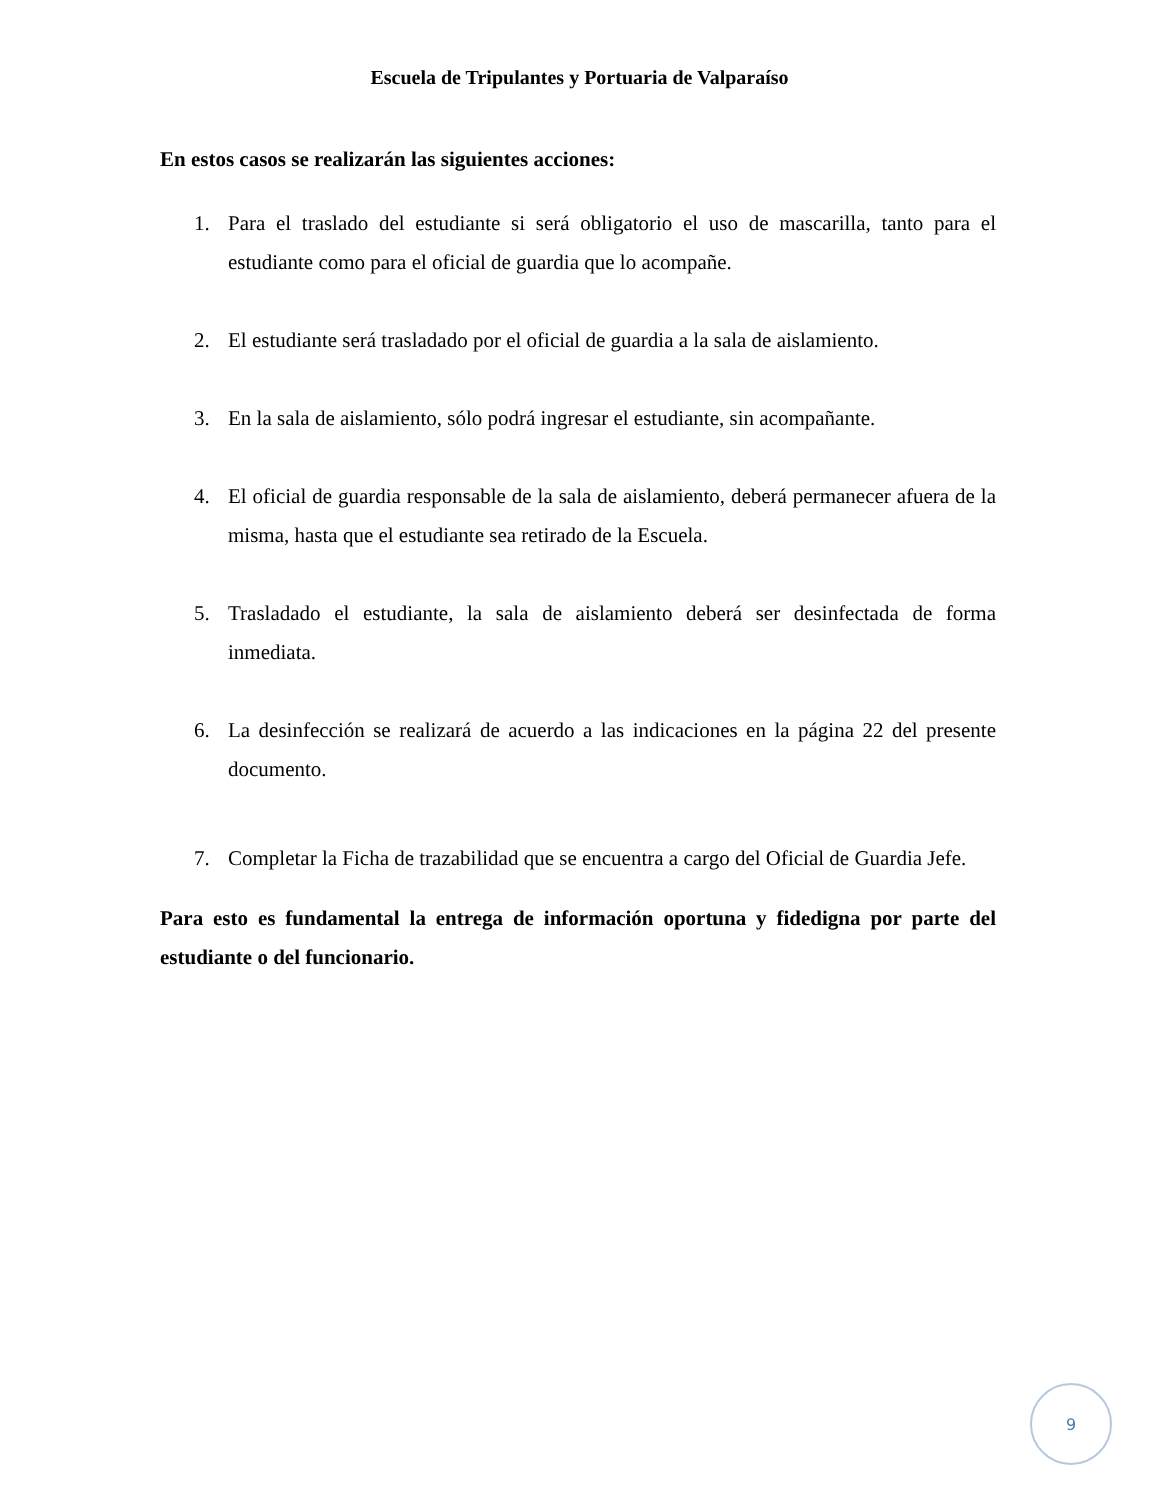Escuela de Tripulantes y Portuaria de Valparaíso
En estos casos se realizarán las siguientes acciones:
1. Para el traslado del estudiante si será obligatorio el uso de mascarilla, tanto para el estudiante como para el oficial de guardia que lo acompañe.
2. El estudiante será trasladado por el oficial de guardia a la sala de aislamiento.
3. En la sala de aislamiento, sólo podrá ingresar el estudiante, sin acompañante.
4. El oficial de guardia responsable de la sala de aislamiento, deberá permanecer afuera de la misma, hasta que el estudiante sea retirado de la Escuela.
5. Trasladado el estudiante, la sala de aislamiento deberá ser desinfectada de forma inmediata.
6. La desinfección se realizará de acuerdo a las indicaciones en la página 22 del presente documento.
7. Completar la Ficha de trazabilidad que se encuentra a cargo del Oficial de Guardia Jefe.
Para esto es fundamental la entrega de información oportuna y fidedigna por parte del estudiante o del funcionario.
9